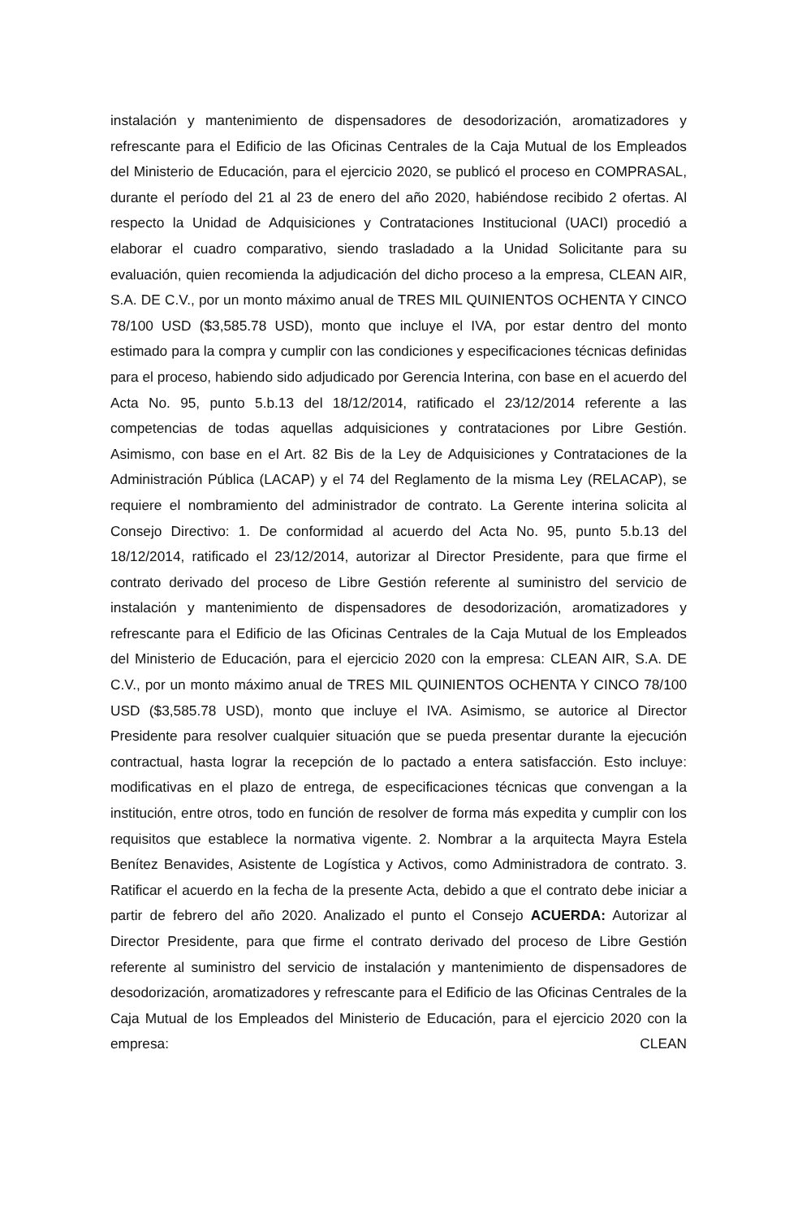instalación y mantenimiento de dispensadores de desodorización, aromatizadores y refrescante para el Edificio de las Oficinas Centrales de la Caja Mutual de los Empleados del Ministerio de Educación, para el ejercicio 2020, se publicó el proceso en COMPRASAL, durante el período del 21 al 23 de enero del año 2020, habiéndose recibido 2 ofertas. Al respecto la Unidad de Adquisiciones y Contrataciones Institucional (UACI) procedió a elaborar el cuadro comparativo, siendo trasladado a la Unidad Solicitante para su evaluación, quien recomienda la adjudicación del dicho proceso a la empresa, CLEAN AIR, S.A. DE C.V., por un monto máximo anual de TRES MIL QUINIENTOS OCHENTA Y CINCO 78/100 USD ($3,585.78 USD), monto que incluye el IVA, por estar dentro del monto estimado para la compra y cumplir con las condiciones y especificaciones técnicas definidas para el proceso, habiendo sido adjudicado por Gerencia Interina, con base en el acuerdo del Acta No. 95, punto 5.b.13 del 18/12/2014, ratificado el 23/12/2014 referente a las competencias de todas aquellas adquisiciones y contrataciones por Libre Gestión. Asimismo, con base en el Art. 82 Bis de la Ley de Adquisiciones y Contrataciones de la Administración Pública (LACAP) y el 74 del Reglamento de la misma Ley (RELACAP), se requiere el nombramiento del administrador de contrato. La Gerente interina solicita al Consejo Directivo: 1. De conformidad al acuerdo del Acta No. 95, punto 5.b.13 del 18/12/2014, ratificado el 23/12/2014, autorizar al Director Presidente, para que firme el contrato derivado del proceso de Libre Gestión referente al suministro del servicio de instalación y mantenimiento de dispensadores de desodorización, aromatizadores y refrescante para el Edificio de las Oficinas Centrales de la Caja Mutual de los Empleados del Ministerio de Educación, para el ejercicio 2020 con la empresa: CLEAN AIR, S.A. DE C.V., por un monto máximo anual de TRES MIL QUINIENTOS OCHENTA Y CINCO 78/100 USD ($3,585.78 USD), monto que incluye el IVA. Asimismo, se autorice al Director Presidente para resolver cualquier situación que se pueda presentar durante la ejecución contractual, hasta lograr la recepción de lo pactado a entera satisfacción. Esto incluye: modificativas en el plazo de entrega, de especificaciones técnicas que convengan a la institución, entre otros, todo en función de resolver de forma más expedita y cumplir con los requisitos que establece la normativa vigente. 2. Nombrar a la arquitecta Mayra Estela Benítez Benavides, Asistente de Logística y Activos, como Administradora de contrato. 3. Ratificar el acuerdo en la fecha de la presente Acta, debido a que el contrato debe iniciar a partir de febrero del año 2020. Analizado el punto el Consejo ACUERDA: Autorizar al Director Presidente, para que firme el contrato derivado del proceso de Libre Gestión referente al suministro del servicio de instalación y mantenimiento de dispensadores de desodorización, aromatizadores y refrescante para el Edificio de las Oficinas Centrales de la Caja Mutual de los Empleados del Ministerio de Educación, para el ejercicio 2020 con la empresa: CLEAN